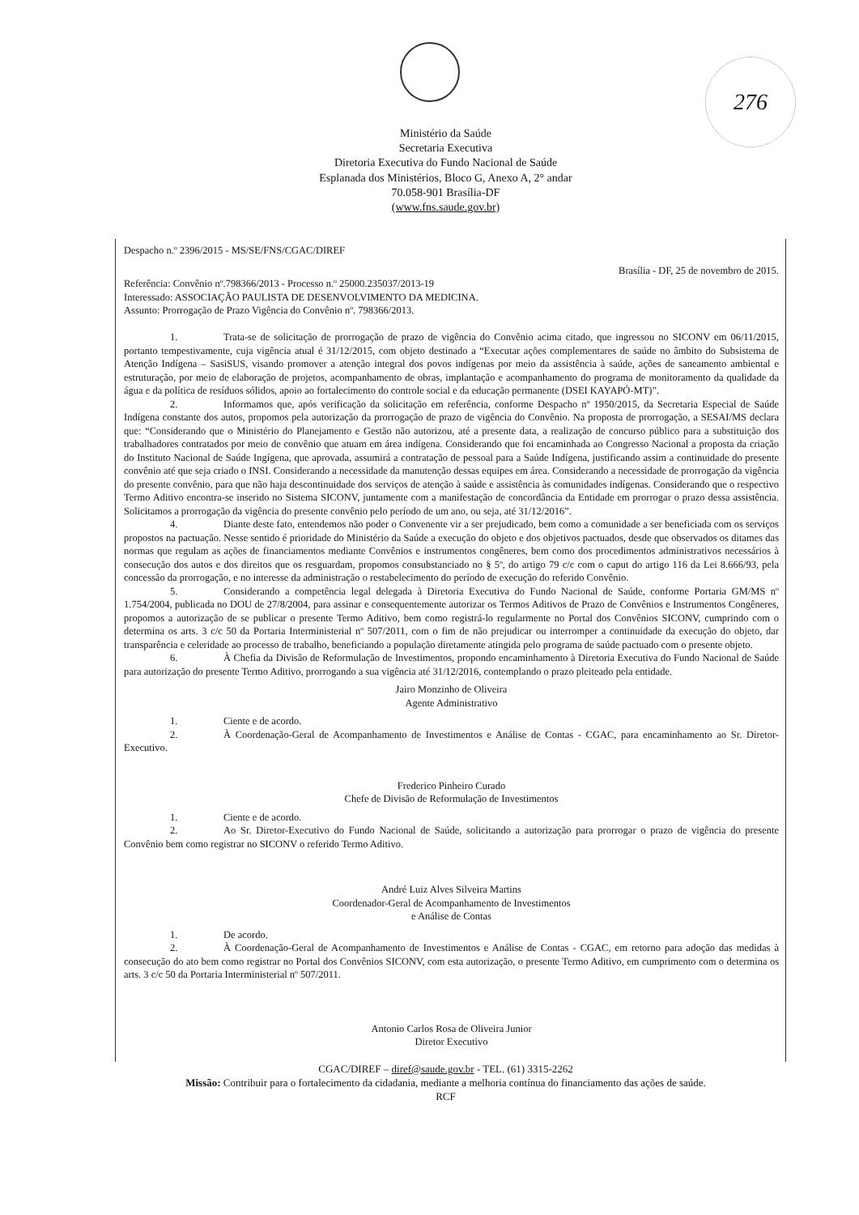276
Ministério da Saúde
Secretaria Executiva
Diretoria Executiva do Fundo Nacional de Saúde
Esplanada dos Ministérios, Bloco G, Anexo A, 2° andar
70.058-901 Brasília-DF
(www.fns.saude.gov.br)
Despacho n.º 2396/2015 - MS/SE/FNS/CGAC/DIREF
Brasília - DF, 25 de novembro de 2015.
Referência: Convênio nº.798366/2013 - Processo n.º 25000.235037/2013-19
Interessado: ASSOCIAÇÃO PAULISTA DE DESENVOLVIMENTO DA MEDICINA.
Assunto: Prorrogação de Prazo Vigência do Convênio nº. 798366/2013.
1. Trata-se de solicitação de prorrogação de prazo de vigência do Convênio acima citado, que ingressou no SICONV em 06/11/2015, portanto tempestivamente, cuja vigência atual é 31/12/2015, com objeto destinado a “Executar ações complementares de saúde no âmbito do Subsistema de Atenção Indígena – SasiSUS, visando promover a atenção integral dos povos indígenas por meio da assistência à saúde, ações de saneamento ambiental e estruturação, por meio de elaboração de projetos, acompanhamento de obras, implantação e acompanhamento do programa de monitoramento da qualidade da água e da política de resíduos sólidos, apoio ao fortalecimento do controle social e da educação permanente (DSEI KAYAPÓ-MT)”.
2. Informamos que, após verificação da solicitação em referência, conforme Despacho nº 1950/2015, da Secretaria Especial de Saúde Indígena constante dos autos, propomos pela autorização da prorrogação de prazo de vigência do Convênio. Na proposta de prorrogação, a SESAI/MS declara que: “Considerando que o Ministério do Planejamento e Gestão não autorizou, até a presente data, a realização de concurso público para a substituição dos trabalhadores contratados por meio de convênio que atuam em área indígena. Considerando que foi encaminhada ao Congresso Nacional a proposta da criação do Instituto Nacional de Saúde Ingígena, que aprovada, assumirá a contratação de pessoal para a Saúde Indígena, justificando assim a continuidade do presente convênio até que seja criado o INSI. Considerando a necessidade da manutenção dessas equipes em área. Considerando a necessidade de prorrogação da vigência do presente convênio, para que não haja descontinuidade dos serviços de atenção à saúde e assistência às comunidades indígenas. Considerando que o respectivo Termo Aditivo encontra-se inserido no Sistema SICONV, juntamente com a manifestação de concordância da Entidade em prorrogar o prazo dessa assistência. Solicitamos a prorrogação da vigência do presente convênio pelo período de um ano, ou seja, até 31/12/2016”.
4. Diante deste fato, entendemos não poder o Convenente vir a ser prejudicado, bem como a comunidade a ser beneficiada com os serviços propostos na pactuação. Nesse sentido é prioridade do Ministério da Saúde a execução do objeto e dos objetivos pactuados, desde que observados os ditames das normas que regulam as ações de financiamentos mediante Convênios e instrumentos congêneres, bem como dos procedimentos administrativos necessários à consecução dos autos e dos direitos que os resguardam, propomos consubstanciado no § 5º, do artigo 79 c/c com o caput do artigo 116 da Lei 8.666/93, pela concessão da prorrogação, e no interesse da administração o restabelecimento do período de execução do referido Convênio.
5. Considerando a competência legal delegada à Diretoria Executiva do Fundo Nacional de Saúde, conforme Portaria GM/MS nº 1.754/2004, publicada no DOU de 27/8/2004, para assinar e consequentemente autorizar os Termos Aditivos de Prazo de Convênios e Instrumentos Congêneres, propomos a autorização de se publicar o presente Termo Aditivo, bem como registrá-lo regularmente no Portal dos Convênios SICONV, cumprindo com o determina os arts. 3 c/c 50 da Portaria Interministerial nº 507/2011, com o fim de não prejudicar ou interromper a continuidade da execução do objeto, dar transparência e celeridade ao processo de trabalho, beneficiando a população diretamente atingida pelo programa de saúde pactuado com o presente objeto.
6. À Chefia da Divisão de Reformulação de Investimentos, propondo encaminhamento à Diretoria Executiva do Fundo Nacional de Saúde para autorização do presente Termo Aditivo, prorrogando a sua vigência até 31/12/2016, contemplando o prazo pleiteado pela entidade.
Jairo Monzinho de Oliveira
Agente Administrativo
1. Ciente e de acordo.
2. À Coordenação-Geral de Acompanhamento de Investimentos e Análise de Contas - CGAC, para encaminhamento ao Sr. Diretor-Executivo.
Frederico Pinheiro Curado
Chefe de Divisão de Reformulação de Investimentos
1. Ciente e de acordo.
2. Ao Sr. Diretor-Executivo do Fundo Nacional de Saúde, solicitando a autorização para prorrogar o prazo de vigência do presente Convênio bem como registrar no SICONV o referido Termo Aditivo.
André Luiz Alves Silveira Martins
Coordenador-Geral de Acompanhamento de Investimentos
e Análise de Contas
1. De acordo.
2. À Coordenação-Geral de Acompanhamento de Investimentos e Análise de Contas - CGAC, em retorno para adoção das medidas à consecução do ato bem como registrar no Portal dos Convênios SICONV, com esta autorização, o presente Termo Aditivo, em cumprimento com o determina os arts. 3 c/c 50 da Portaria Interministerial nº 507/2011.
Antonio Carlos Rosa de Oliveira Junior
Diretor Executivo
CGAC/DIREF – diref@saude.gov.br - TEL. (61) 3315-2262
Missão: Contribuir para o fortalecimento da cidadania, mediante a melhoria contínua do financiamento das ações de saúde.
RCF